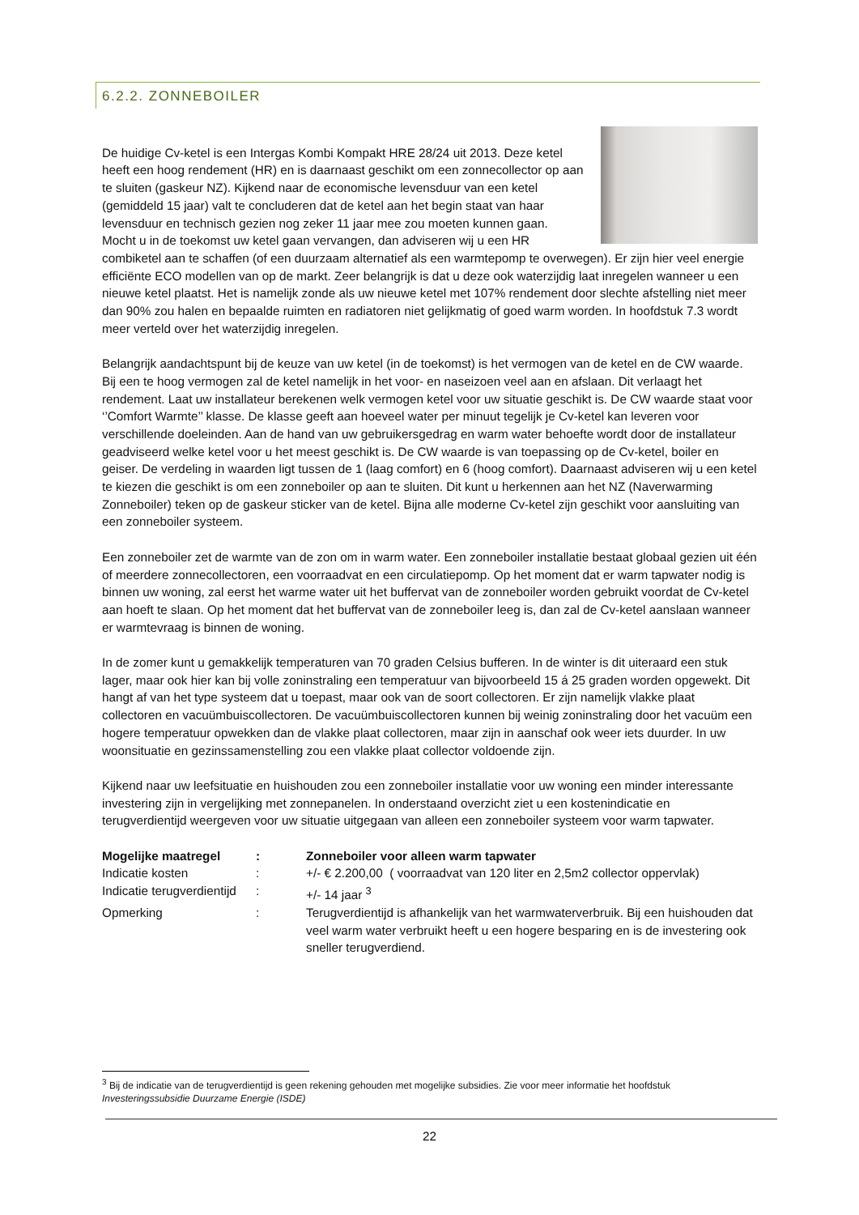6.2.2. ZONNEBOILER
De huidige Cv-ketel is een Intergas Kombi Kompakt HRE 28/24 uit 2013. Deze ketel heeft een hoog rendement (HR) en is daarnaast geschikt om een zonnecollector op aan te sluiten (gaskeur NZ). Kijkend naar de economische levensduur van een ketel (gemiddeld 15 jaar) valt te concluderen dat de ketel aan het begin staat van haar levensduur en technisch gezien nog zeker 11 jaar mee zou moeten kunnen gaan. Mocht u in de toekomst uw ketel gaan vervangen, dan adviseren wij u een HR combiketel aan te schaffen (of een duurzaam alternatief als een warmtepomp te overwegen). Er zijn hier veel energie efficiënte ECO modellen van op de markt. Zeer belangrijk is dat u deze ook waterzijdig laat inregelen wanneer u een nieuwe ketel plaatst. Het is namelijk zonde als uw nieuwe ketel met 107% rendement door slechte afstelling niet meer dan 90% zou halen en bepaalde ruimten en radiatoren niet gelijkmatig of goed warm worden. In hoofdstuk 7.3 wordt meer verteld over het waterzijdig inregelen.
Belangrijk aandachtspunt bij de keuze van uw ketel (in de toekomst) is het vermogen van de ketel en de CW waarde. Bij een te hoog vermogen zal de ketel namelijk in het voor- en naseizoen veel aan en afslaan. Dit verlaagt het rendement. Laat uw installateur berekenen welk vermogen ketel voor uw situatie geschikt is. De CW waarde staat voor ‘’Comfort Warmte’’ klasse. De klasse geeft aan hoeveel water per minuut tegelijk je Cv-ketel kan leveren voor verschillende doeleinden. Aan de hand van uw gebruikersgedrag en warm water behoefte wordt door de installateur geadviseerd welke ketel voor u het meest geschikt is. De CW waarde is van toepassing op de Cv-ketel, boiler en geiser. De verdeling in waarden ligt tussen de 1 (laag comfort) en 6 (hoog comfort). Daarnaast adviseren wij u een ketel te kiezen die geschikt is om een zonneboiler op aan te sluiten. Dit kunt u herkennen aan het NZ (Naverwarming Zonneboiler) teken op de gaskeur sticker van de ketel. Bijna alle moderne Cv-ketel zijn geschikt voor aansluiting van een zonneboiler systeem.
Een zonneboiler zet de warmte van de zon om in warm water. Een zonneboiler installatie bestaat globaal gezien uit één of meerdere zonnecollectoren, een voorraadvat en een circulatiepomp. Op het moment dat er warm tapwater nodig is binnen uw woning, zal eerst het warme water uit het buffervat van de zonneboiler worden gebruikt voordat de Cv-ketel aan hoeft te slaan. Op het moment dat het buffervat van de zonneboiler leeg is, dan zal de Cv-ketel aanslaan wanneer er warmtevraag is binnen de woning.
In de zomer kunt u gemakkelijk temperaturen van 70 graden Celsius bufferen. In de winter is dit uiteraard een stuk lager, maar ook hier kan bij volle zoninstraling een temperatuur van bijvoorbeeld 15 á 25 graden worden opgewekt. Dit hangt af van het type systeem dat u toepast, maar ook van de soort collectoren. Er zijn namelijk vlakke plaat collectoren en vacuümbuiscollectoren. De vacuümbuiscollectoren kunnen bij weinig zoninstraling door het vacuüm een hogere temperatuur opwekken dan de vlakke plaat collectoren, maar zijn in aanschaf ook weer iets duurder. In uw woonsituatie en gezinssamenstelling zou een vlakke plaat collector voldoende zijn.
Kijkend naar uw leefsituatie en huishouden zou een zonneboiler installatie voor uw woning een minder interessante investering zijn in vergelijking met zonnepanelen. In onderstaand overzicht ziet u een kostenindicatie en terugverdientijd weergeven voor uw situatie uitgegaan van alleen een zonneboiler systeem voor warm tapwater.
| Mogelijke maatregel | : | Zonneboiler voor alleen warm tapwater |
| Indicatie kosten | : | +/- € 2.200,00 ( voorraadvat van 120 liter en 2,5m2 collector oppervlak) |
| Indicatie terugverdientijd | : | +/- 14 jaar <sup>3</sup> |
| Opmerking | : | Terugverdientijd is afhankelijk van het warmwaterverbruik. Bij een huishouden dat veel warm water verbruikt heeft u een hogere besparing en is de investering ook sneller terugverdiend. |
<sup>3</sup> Bij de indicatie van de terugverdientijd is geen rekening gehouden met mogelijke subsidies. Zie voor meer informatie het hoofdstuk Investeringssubsidie Duurzame Energie (ISDE)
22